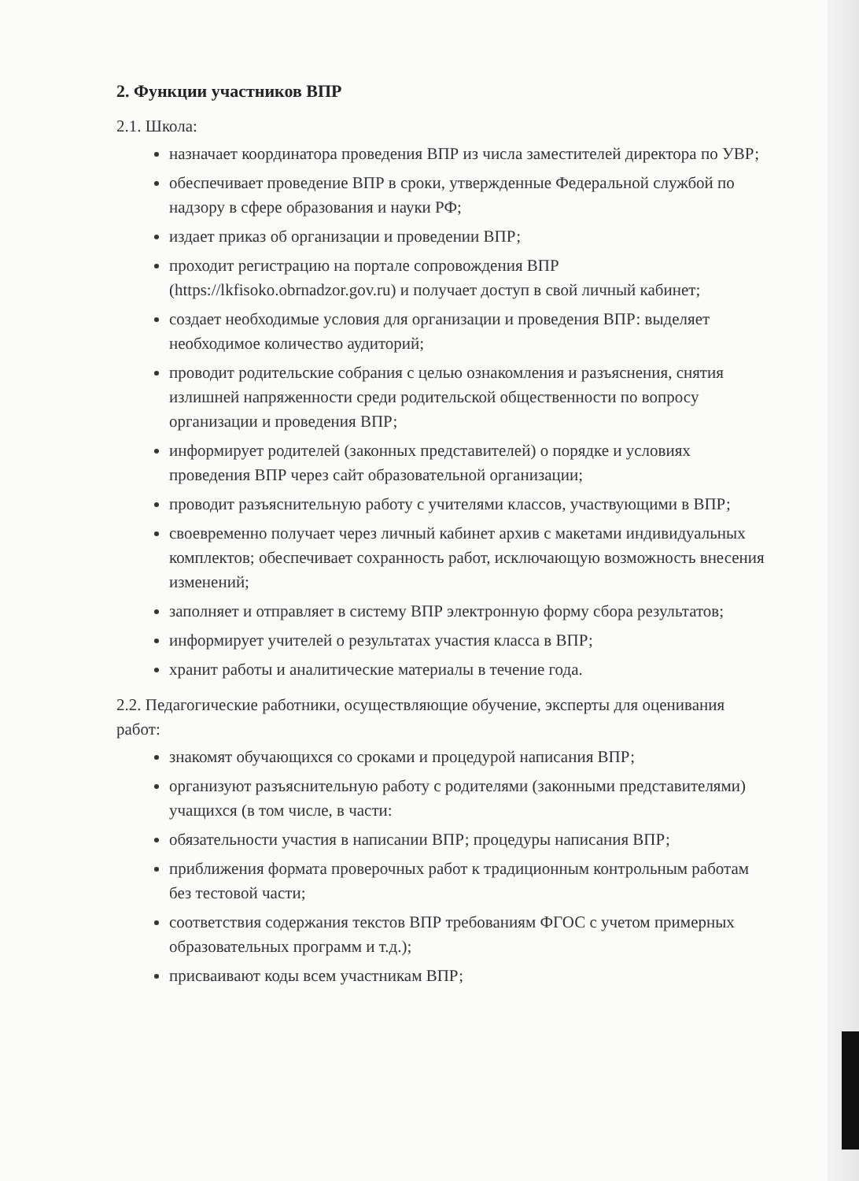2. Функции участников ВПР
2.1. Школа:
назначает координатора проведения ВПР из числа заместителей директора по УВР;
обеспечивает проведение ВПР в сроки, утвержденные Федеральной службой по надзору в сфере образования и науки РФ;
издает приказ об организации и проведении ВПР;
проходит регистрацию на портале сопровождения ВПР (https://lkfisoko.obrnadzor.gov.ru) и получает доступ в свой личный кабинет;
создает необходимые условия для организации и проведения ВПР: выделяет необходимое количество аудиторий;
проводит родительские собрания с целью ознакомления и разъяснения, снятия излишней напряженности среди родительской общественности по вопросу организации и проведения ВПР;
информирует родителей (законных представителей) о порядке и условиях проведения ВПР через сайт образовательной организации;
проводит разъяснительную работу с учителями классов, участвующими в ВПР;
своевременно получает через личный кабинет архив с макетами индивидуальных комплектов; обеспечивает сохранность работ, исключающую возможность внесения изменений;
заполняет и отправляет в систему ВПР электронную форму сбора результатов;
информирует учителей о результатах участия класса в ВПР;
хранит работы и аналитические материалы в течение года.
2.2. Педагогические работники, осуществляющие обучение, эксперты для оценивания работ:
знакомят обучающихся со сроками и процедурой написания ВПР;
организуют разъяснительную работу с родителями (законными представителями) учащихся (в том числе, в части:
обязательности участия в написании ВПР; процедуры написания ВПР;
приближения формата проверочных работ к традиционным контрольным работам без тестовой части;
соответствия содержания текстов ВПР требованиям ФГОС с учетом примерных образовательных программ и т.д.);
присваивают коды всем участникам ВПР;